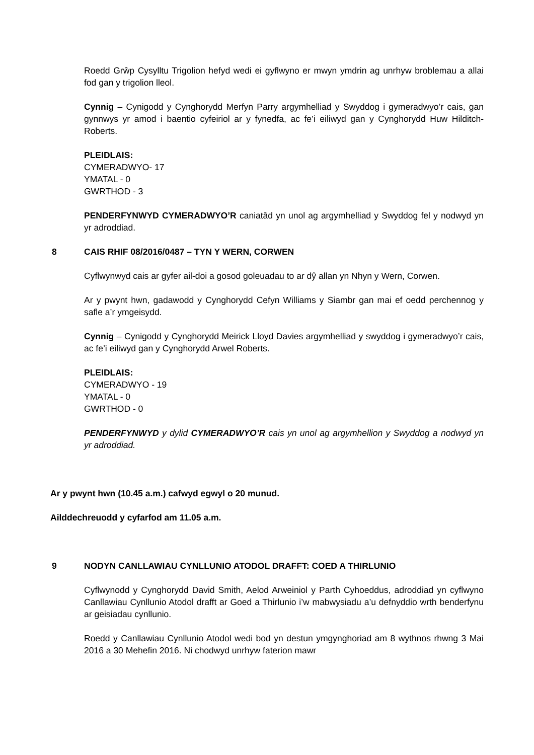Roedd Grŵp Cysylltu Trigolion hefyd wedi ei gyflwyno er mwyn ymdrin ag unrhyw broblemau a allai fod gan y trigolion lleol.
Cynnig – Cynigodd y Cynghorydd Merfyn Parry argymhelliad y Swyddog i gymeradwyo’r cais, gan gynnwys yr amod i baentio cyfeiriol ar y fynedfa, ac fe’i eiliwyd gan y Cynghorydd Huw Hilditch-Roberts.
PLEIDLAIS:
CYMERADWYO- 17
YMATAL - 0
GWRTHOD - 3
PENDERFYNWYD CYMERADWYO’R caniatâd yn unol ag argymhelliad y Swyddog fel y nodwyd yn yr adroddiad.
8 CAIS RHIF 08/2016/0487 – TYN Y WERN, CORWEN
Cyflwynwyd cais ar gyfer ail-doi a gosod goleuadau to ar dŷ allan yn Nhyn y Wern, Corwen.
Ar y pwynt hwn, gadawodd y Cynghorydd Cefyn Williams y Siambr gan mai ef oedd perchennog y safle a’r ymgeisydd.
Cynnig – Cynigodd y Cynghorydd Meirick Lloyd Davies argymhelliad y swyddog i gymeradwyo’r cais, ac fe’i eiliwyd gan y Cynghorydd Arwel Roberts.
PLEIDLAIS:
CYMERADWYO - 19
YMATAL - 0
GWRTHOD - 0
PENDERFYNWYD y dylid CYMERADWYO’R cais yn unol ag argymhellion y Swyddog a nodwyd yn yr adroddiad.
Ar y pwynt hwn (10.45 a.m.) cafwyd egwyl o 20 munud.
Ailddechreuodd y cyfarfod am 11.05 a.m.
9 NODYN CANLLAWIAU CYNLLUNIO ATODOL DRAFFT: COED A THIRLUNIO
Cyflwynodd y Cynghorydd David Smith, Aelod Arweiniol y Parth Cyhoeddus, adroddiad yn cyflwyno Canllawiau Cynllunio Atodol drafft ar Goed a Thirlunio i’w mabwysiadu a’u defnyddio wrth benderfynu ar geisiadau cynllunio.
Roedd y Canllawiau Cynllunio Atodol wedi bod yn destun ymgynghoriad am 8 wythnos rhwng 3 Mai 2016 a 30 Mehefin 2016. Ni chodwyd unrhyw faterion mawr